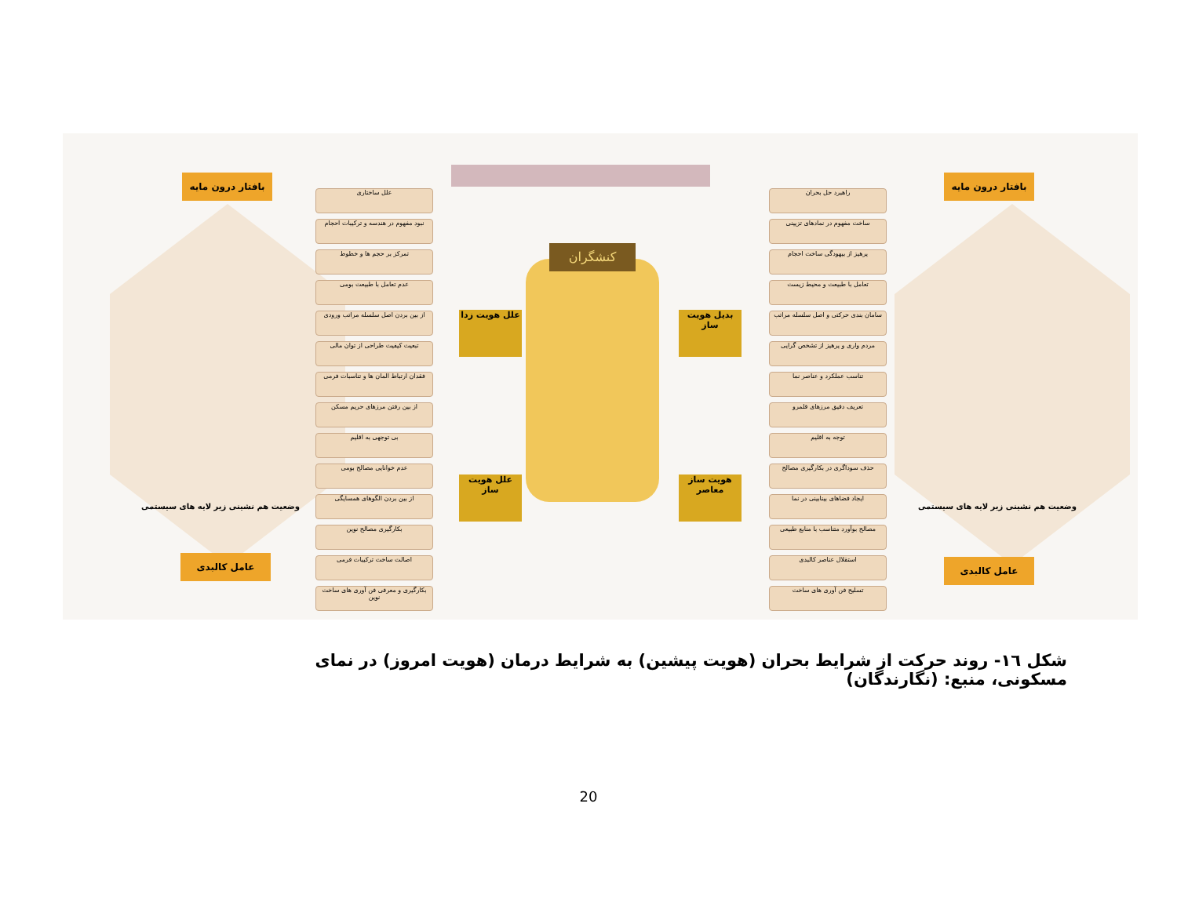بافتار درون مایه
عامل کالبدی
بافتار درون مایه
عامل کالبدی
علل ساختاری
نبود مفهوم در هندسه و ترکیبات احجام
تمرکز بر حجم ها و خطوط
عدم تعامل با طبیعت بومی
از بین بردن اصل سلسله مراتب ورودی
تبعیت کیفیت طراحی از توان مالی
فقدان ارتباط المان ها و تناسبات فرمی
از بین رفتن مرزهای حریم مسکن
بی توجهی به اقلیم
عدم خوانایی مصالح بومی
از بین بردن الگوهای همسایگی
بکارگیری مصالح نوین
اصالت ساخت ترکیبات فرمی
بکارگیری و معرفی فن آوری های ساخت نوین
راهبرد حل بحران
ساخت مفهوم در نمادهای تزیینی
پرهیز از بیهودگی ساخت احجام
تعامل با طبیعت و محیط زیست
سامان بندی حرکتی و اصل سلسله مراتب
مردم واری و پرهیز از تشخص گرایی
تناسب عملکرد و عناصر نما
تعریف دقیق مرزهای قلمرو
توجه به اقلیم
حذف سوداگری در بکارگیری مصالح
ایجاد فضاهای بینابینی در نما
مصالح بوآورد متناسب با منابع طبیعی
استقلال عناصر کالبدی
تسلیح فن آوری های ساخت
علل هویت زدا
بدیل هویت ساز
علل هویت ساز
هویت ساز معاصر
کنشگران
وضعیت هم نشینی زیر لایه های سیستمی
وضعیت هم نشینی زیر لایه های سیستمی
شکل ١٦- روند حرکت از شرایط بحران (هویت پیشین) به شرایط درمان (هویت امروز) در نمای مسکونی، منبع: (نگارندگان)
20